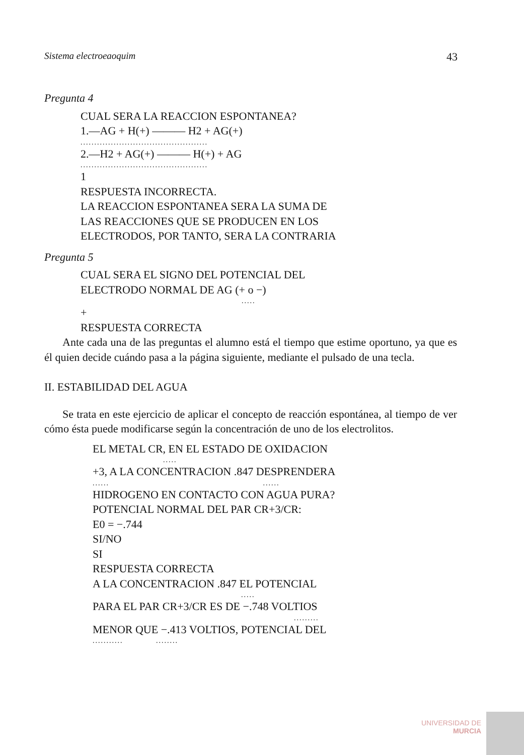Sistema electroeaoquim 43
Pregunta 4
CUAL SERA LA REACCION ESPONTANEA?
1.—AG + H(+) ——— H2 + AG(+)
..............................................
2.—H2 + AG(+) ——— H(+) + AG
..............................................
1
RESPUESTA INCORRECTA.
LA REACCION ESPONTANEA SERA LA SUMA DE
LAS REACCIONES QUE SE PRODUCEN EN LOS
ELECTRODOS, POR TANTO, SERA LA CONTRARIA
Pregunta 5
CUAL SERA EL SIGNO DEL POTENCIAL DEL
ELECTRODO NORMAL DE AG (+ o −)
.....
+
RESPUESTA CORRECTA
Ante cada una de las preguntas el alumno está el tiempo que estime oportuno, ya que es él quien decide cuándo pasa a la página siguiente, mediante el pulsado de una tecla.
II. ESTABILIDAD DEL AGUA
Se trata en este ejercicio de aplicar el concepto de reacción espontánea, al tiempo de ver cómo ésta puede modificarse según la concentración de uno de los electrolitos.
EL METAL CR, EN EL ESTADO DE OXIDACION
.....
+3, A LA CONCENTRACION .847 DESPRENDERA
...... ......
HIDROGENO EN CONTACTO CON AGUA PURA?
POTENCIAL NORMAL DEL PAR CR+3/CR:
E0 = −.744
SI/NO
SI
RESPUESTA CORRECTA
A LA CONCENTRACION .847 EL POTENCIAL
.....
PARA EL PAR CR+3/CR ES DE −.748 VOLTIOS
.........
MENOR QUE −.413 VOLTIOS, POTENCIAL DEL
........... ........
UNIVERSIDAD DE
MURCIA